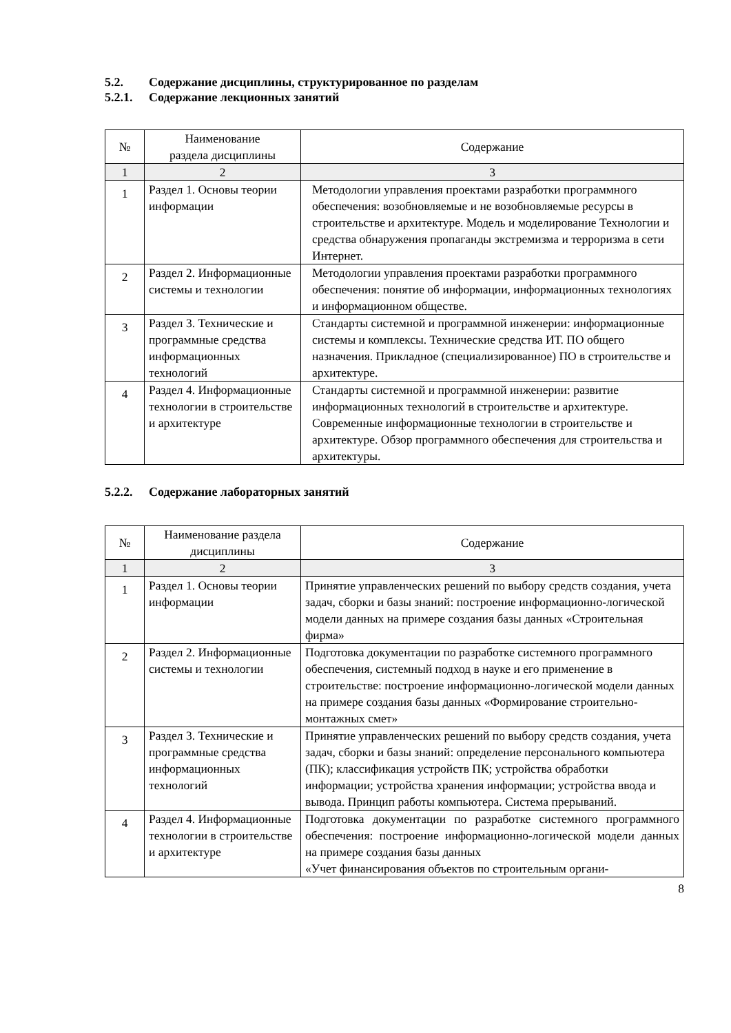5.2. Содержание дисциплины, структурированное по разделам
5.2.1. Содержание лекционных занятий
| № | Наименование раздела дисциплины | Содержание |
| --- | --- | --- |
| 1 | 2 | 3 |
| 1 | Раздел 1. Основы теории информации | Методологии управления проектами разработки программного обеспечения: возобновляемые и не возобновляемые ресурсы в строительстве и архитектуре. Модель и моделирование Технологии и средства обнаружения пропаганды экстремизма и терроризма в сети Интернет. |
| 2 | Раздел 2. Информационные системы и технологии | Методологии управления проектами разработки программного обеспечения: понятие об информации, информационных технологиях и информационном обществе. |
| 3 | Раздел 3. Технические и программные средства информационных технологий | Стандарты системной и программной инженерии: информационные системы и комплексы. Технические средства ИТ. ПО общего назначения. Прикладное (специализированное) ПО в строительстве и архитектуре. |
| 4 | Раздел 4. Информационные технологии в строительстве и архитектуре | Стандарты системной и программной инженерии: развитие информационных технологий в строительстве и архитектуре. Современные информационные технологии в строительстве и архитектуре. Обзор программного обеспечения для строительства и архитектуры. |
5.2.2. Содержание лабораторных занятий
| № | Наименование раздела дисциплины | Содержание |
| --- | --- | --- |
| 1 | 2 | 3 |
| 1 | Раздел 1. Основы теории информации | Принятие управленческих решений по выбору средств создания, учета задач, сборки и базы знаний: построение информационно-логической модели данных на примере создания базы данных «Строительная фирма» |
| 2 | Раздел 2. Информационные системы и технологии | Подготовка документации по разработке системного программного обеспечения, системный подход в науке и его применение в строительстве: построение информационно-логической модели данных на примере создания базы данных «Формирование строительно-монтажных смет» |
| 3 | Раздел 3. Технические и программные средства информационных технологий | Принятие управленческих решений по выбору средств создания, учета задач, сборки и базы знаний: определение персонального компьютера (ПК); классификация устройств ПК; устройства обработки информации; устройства хранения информации; устройства ввода и вывода. Принцип работы компьютера. Система прерываний. |
| 4 | Раздел 4. Информационные технологии в строительстве и архитектуре | Подготовка документации по разработке системного программного обеспечения: построение информационно-логической модели данных на примере создания базы данных «Учет финансирования объектов по строительным органи- |
8